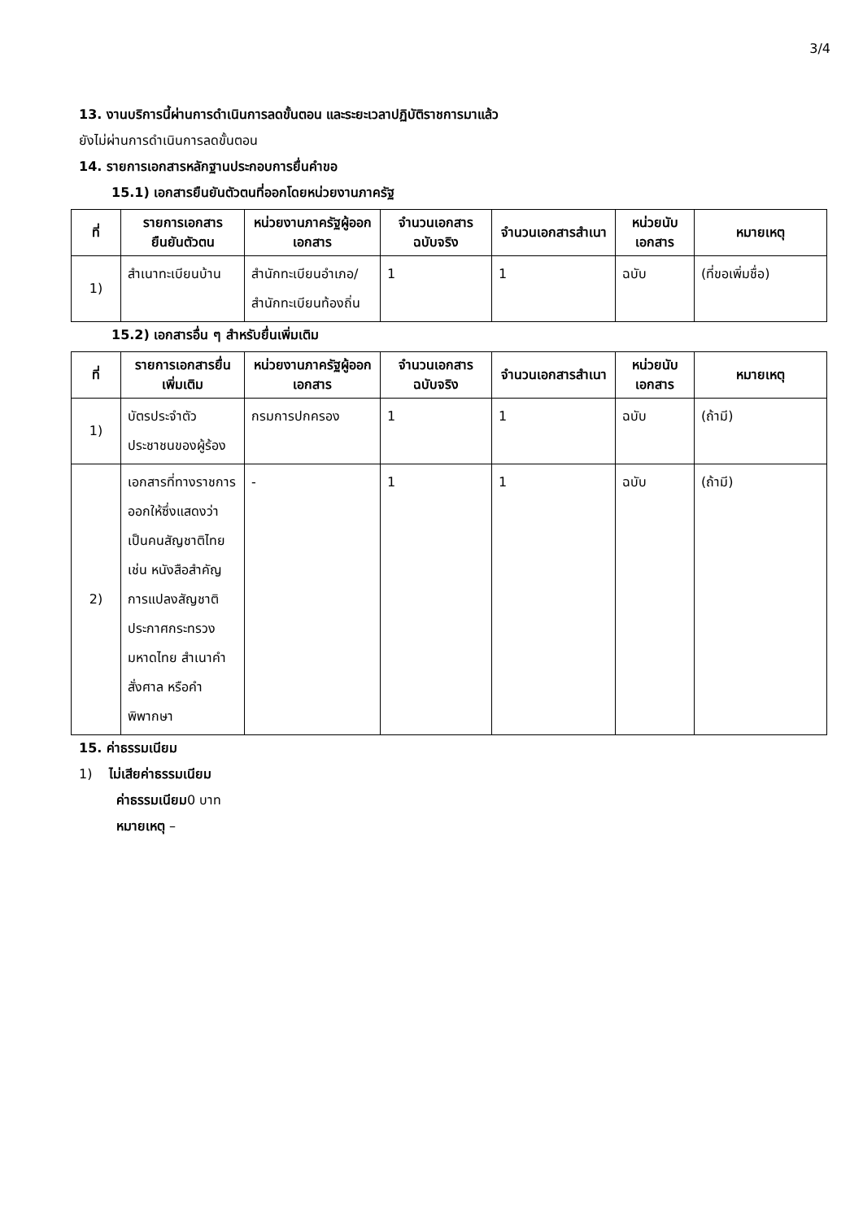3/4
13. งานบริการนี้ผ่านการดำเนินการลดขั้นตอน และระยะเวลาปฏิบัติราชการมาแล้ว
ยังไม่ผ่านการดำเนินการลดขั้นตอน
14. รายการเอกสารหลักฐานประกอบการยื่นคำขอ
15.1) เอกสารยืนยันตัวตนที่ออกโดยหน่วยงานภาครัฐ
| ที่ | รายการเอกสารยืนยันตัวตน | หน่วยงานภาครัฐผู้ออกเอกสาร | จำนวนเอกสารฉบับจริง | จำนวนเอกสารสำเนา | หน่วยนับเอกสาร | หมายเหตุ |
| --- | --- | --- | --- | --- | --- | --- |
| 1) | สำเนาทะเบียนบ้าน | สำนักทะเบียนอำเภอ/สำนักทะเบียนท้องถิ่น | 1 | 1 | ฉบับ | (ที่ขอเพิ่มชื่อ) |
15.2) เอกสารอื่น ๆ สำหรับยื่นเพิ่มเติม
| ที่ | รายการเอกสารยื่นเพิ่มเติม | หน่วยงานภาครัฐผู้ออกเอกสาร | จำนวนเอกสารฉบับจริง | จำนวนเอกสารสำเนา | หน่วยนับเอกสาร | หมายเหตุ |
| --- | --- | --- | --- | --- | --- | --- |
| 1) | บัตรประจำตัวประชาชนของผู้ร้อง | กรมการปกครอง | 1 | 1 | ฉบับ | (ถ้ามี) |
| 2) | เอกสารที่ทางราชการออกให้ซึ่งแสดงว่าเป็นคนสัญชาติไทย เช่น หนังสือสำคัญการแปลงสัญชาติ ประกาศกระทรวงมหาดไทย สำเนาคำสั่งศาล หรือคำพิพากษา | - | 1 | 1 | ฉบับ | (ถ้ามี) |
15. ค่าธรรมเนียม
1) ไม่เสียค่าธรรมเนียม
ค่าธรรมเนียม0 บาท
หมายเหตุ –